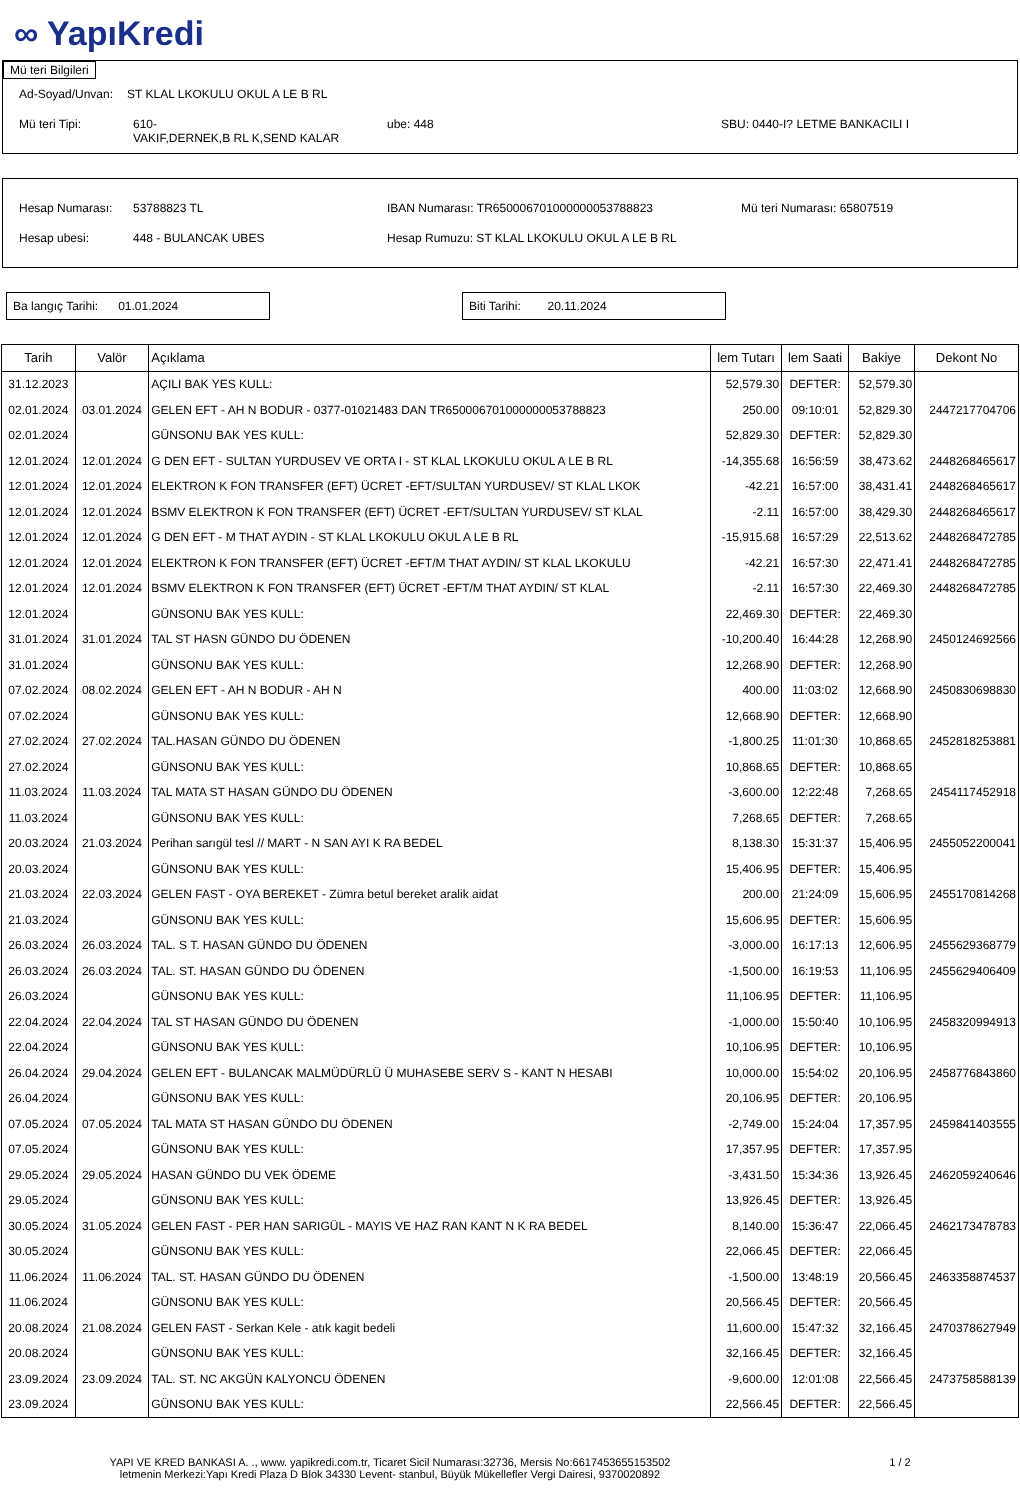∞ YapıKredi
Mü teri Bilgileri
Ad-Soyad/Unvan: ST KLAL LKOKULU OKUL A LE B RL
Mü teri Tipi: 610-
VAKIF,DERNEK,B RL K,SEND KALAR
ube: 448 SBU: 0440-I? LETME BANKACILI I
Hesap Numarası:
53788823 TL IBAN Numarası: TR650006701000000053788823 Mü teri Numarası: 65807519
Hesap ubesi: 448 - BULANCAK UBES Hesap Rumuzu: ST KLAL LKOKULU OKUL A LE B RL
Ba langıç Tarihi: 01.01.2024 Biti Tarihi: 20.11.2024
| Tarih | Valör | Açıklama | lem Tutarı | lem Saati | Bakiye | Dekont No |
| --- | --- | --- | --- | --- | --- | --- |
| 31.12.2023 | | AÇILI BAK YES KULL: | 52,579.30 | DEFTER: | 52,579.30 | |
| 02.01.2024 | 03.01.2024 | GELEN EFT - AH N BODUR - 0377-01021483 DAN TR650006701000000053788823 | 250.00 | 09:10:01 | 52,829.30 | 2447217704706 |
| 02.01.2024 | | GÜNSONU BAK YES KULL: | 52,829.30 | DEFTER: | 52,829.30 | |
| 12.01.2024 | 12.01.2024 | G DEN EFT - SULTAN YURDUSEV VE ORTA I - ST KLAL LKOKULU OKUL A LE B RL | -14,355.68 | 16:56:59 | 38,473.62 | 2448268465617 |
| 12.01.2024 | 12.01.2024 | ELEKTRON K FON TRANSFER (EFT) ÜCRET -EFT/SULTAN YURDUSEV/ ST KLAL LKOK | -42.21 | 16:57:00 | 38,431.41 | 2448268465617 |
| 12.01.2024 | 12.01.2024 | BSMV ELEKTRON K FON TRANSFER (EFT) ÜCRET -EFT/SULTAN YURDUSEV/ ST KLAL | -2.11 | 16:57:00 | 38,429.30 | 2448268465617 |
| 12.01.2024 | 12.01.2024 | G DEN EFT - M THAT AYDIN - ST KLAL LKOKULU OKUL A LE B RL | -15,915.68 | 16:57:29 | 22,513.62 | 2448268472785 |
| 12.01.2024 | 12.01.2024 | ELEKTRON K FON TRANSFER (EFT) ÜCRET -EFT/M THAT AYDIN/ ST KLAL LKOKULU | -42.21 | 16:57:30 | 22,471.41 | 2448268472785 |
| 12.01.2024 | 12.01.2024 | BSMV ELEKTRON K FON TRANSFER (EFT) ÜCRET -EFT/M THAT AYDIN/ ST KLAL | -2.11 | 16:57:30 | 22,469.30 | 2448268472785 |
| 12.01.2024 | | GÜNSONU BAK YES KULL: | 22,469.30 | DEFTER: | 22,469.30 | |
| 31.01.2024 | 31.01.2024 | TAL ST HASN GÜNDO DU ÖDENEN | -10,200.40 | 16:44:28 | 12,268.90 | 2450124692566 |
| 31.01.2024 | | GÜNSONU BAK YES KULL: | 12,268.90 | DEFTER: | 12,268.90 | |
| 07.02.2024 | 08.02.2024 | GELEN EFT - AH N BODUR - AH N | 400.00 | 11:03:02 | 12,668.90 | 2450830698830 |
| 07.02.2024 | | GÜNSONU BAK YES KULL: | 12,668.90 | DEFTER: | 12,668.90 | |
| 27.02.2024 | 27.02.2024 | TAL.HASAN GÜNDO DU ÖDENEN | -1,800.25 | 11:01:30 | 10,868.65 | 2452818253881 |
| 27.02.2024 | | GÜNSONU BAK YES KULL: | 10,868.65 | DEFTER: | 10,868.65 | |
| 11.03.2024 | 11.03.2024 | TAL MATA ST HASAN GÜNDO DU ÖDENEN | -3,600.00 | 12:22:48 | 7,268.65 | 2454117452918 |
| 11.03.2024 | | GÜNSONU BAK YES KULL: | 7,268.65 | DEFTER: | 7,268.65 | |
| 20.03.2024 | 21.03.2024 | Perihan sarıgül tesl // MART - N SAN AYI K RA BEDEL | 8,138.30 | 15:31:37 | 15,406.95 | 2455052200041 |
| 20.03.2024 | | GÜNSONU BAK YES KULL: | 15,406.95 | DEFTER: | 15,406.95 | |
| 21.03.2024 | 22.03.2024 | GELEN FAST - OYA BEREKET - Zümra betul bereket aralik aidat | 200.00 | 21:24:09 | 15,606.95 | 2455170814268 |
| 21.03.2024 | | GÜNSONU BAK YES KULL: | 15,606.95 | DEFTER: | 15,606.95 | |
| 26.03.2024 | 26.03.2024 | TAL. S T. HASAN GÜNDO DU ÖDENEN | -3,000.00 | 16:17:13 | 12,606.95 | 2455629368779 |
| 26.03.2024 | 26.03.2024 | TAL. ST. HASAN GÜNDO DU ÖDENEN | -1,500.00 | 16:19:53 | 11,106.95 | 2455629406409 |
| 26.03.2024 | | GÜNSONU BAK YES KULL: | 11,106.95 | DEFTER: | 11,106.95 | |
| 22.04.2024 | 22.04.2024 | TAL ST HASAN GÜNDO DU ÖDENEN | -1,000.00 | 15:50:40 | 10,106.95 | 2458320994913 |
| 22.04.2024 | | GÜNSONU BAK YES KULL: | 10,106.95 | DEFTER: | 10,106.95 | |
| 26.04.2024 | 29.04.2024 | GELEN EFT - BULANCAK MALMÜDÜRLÜ Ü MUHASEBE SERV S - KANT N HESABI | 10,000.00 | 15:54:02 | 20,106.95 | 2458776843860 |
| 26.04.2024 | | GÜNSONU BAK YES KULL: | 20,106.95 | DEFTER: | 20,106.95 | |
| 07.05.2024 | 07.05.2024 | TAL MATA ST HASAN GÜNDO DU ÖDENEN | -2,749.00 | 15:24:04 | 17,357.95 | 2459841403555 |
| 07.05.2024 | | GÜNSONU BAK YES KULL: | 17,357.95 | DEFTER: | 17,357.95 | |
| 29.05.2024 | 29.05.2024 | HASAN GÜNDO DU VEK ÖDEME | -3,431.50 | 15:34:36 | 13,926.45 | 2462059240646 |
| 29.05.2024 | | GÜNSONU BAK YES KULL: | 13,926.45 | DEFTER: | 13,926.45 | |
| 30.05.2024 | 31.05.2024 | GELEN FAST - PER HAN SARIGÜL - MAYIS VE HAZ RAN KANT N K RA BEDEL | 8,140.00 | 15:36:47 | 22,066.45 | 2462173478783 |
| 30.05.2024 | | GÜNSONU BAK YES KULL: | 22,066.45 | DEFTER: | 22,066.45 | |
| 11.06.2024 | 11.06.2024 | TAL. ST. HASAN GÜNDO DU ÖDENEN | -1,500.00 | 13:48:19 | 20,566.45 | 2463358874537 |
| 11.06.2024 | | GÜNSONU BAK YES KULL: | 20,566.45 | DEFTER: | 20,566.45 | |
| 20.08.2024 | 21.08.2024 | GELEN FAST - Serkan Kele - atık kagit bedeli | 11,600.00 | 15:47:32 | 32,166.45 | 2470378627949 |
| 20.08.2024 | | GÜNSONU BAK YES KULL: | 32,166.45 | DEFTER: | 32,166.45 | |
| 23.09.2024 | 23.09.2024 | TAL. ST. NC AKGÜN KALYONCU ÖDENEN | -9,600.00 | 12:01:08 | 22,566.45 | 2473758588139 |
| 23.09.2024 | | GÜNSONU BAK YES KULL: | 22,566.45 | DEFTER: | 22,566.45 | |
YAPI VE KRED BANKASI A. ., www. yapikredi.com.tr, Ticaret Sicil Numarası:32736, Mersis No:6617453655153502
letmenin Merkezi:Yapı Kredi Plaza D Blok 34330 Levent- stanbul, Büyük Mükellefler Vergi Dairesi, 9370020892
1 / 2